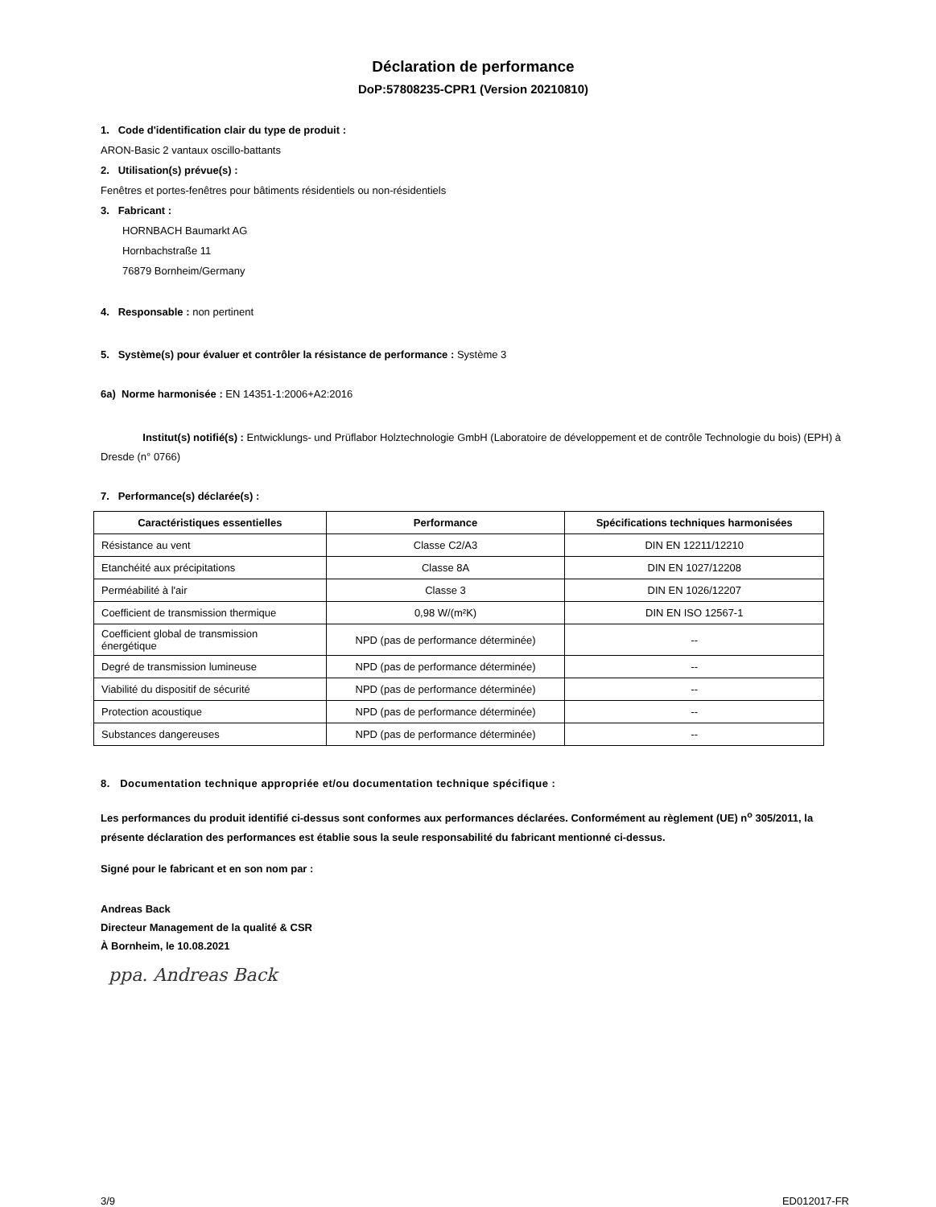Déclaration de performance
DoP:57808235-CPR1 (Version 20210810)
1. Code d'identification clair du type de produit :
ARON-Basic 2 vantaux oscillo-battants
2. Utilisation(s) prévue(s) :
Fenêtres et portes-fenêtres pour bâtiments résidentiels ou non-résidentiels
3. Fabricant :
HORNBACH Baumarkt AG
Hornbachstraße 11
76879 Bornheim/Germany
4. Responsable : non pertinent
5. Système(s) pour évaluer et contrôler la résistance de performance : Système 3
6a) Norme harmonisée : EN 14351-1:2006+A2:2016
Institut(s) notifié(s) : Entwicklungs- und Prüflabor Holztechnologie GmbH (Laboratoire de développement et de contrôle Technologie du bois) (EPH) à Dresde (n° 0766)
7. Performance(s) déclarée(s) :
| Caractéristiques essentielles | Performance | Spécifications techniques harmonisées |
| --- | --- | --- |
| Résistance au vent | Classe C2/A3 | DIN EN 12211/12210 |
| Etanchéité aux précipitations | Classe 8A | DIN EN 1027/12208 |
| Perméabilité à l'air | Classe 3 | DIN EN 1026/12207 |
| Coefficient de transmission thermique | 0,98 W/(m²K) | DIN EN ISO 12567-1 |
| Coefficient global de transmission énergétique | NPD (pas de performance déterminée) | -- |
| Degré de transmission lumineuse | NPD (pas de performance déterminée) | -- |
| Viabilité du dispositif de sécurité | NPD (pas de performance déterminée) | -- |
| Protection acoustique | NPD (pas de performance déterminée) | -- |
| Substances dangereuses | NPD (pas de performance déterminée) | -- |
8. Documentation technique appropriée et/ou documentation technique spécifique :
Les performances du produit identifié ci-dessus sont conformes aux performances déclarées. Conformément au règlement (UE) n<sup>o</sup> 305/2011, la présente déclaration des performances est établie sous la seule responsabilité du fabricant mentionné ci-dessus.
Signé pour le fabricant et en son nom par :
Andreas Back
Directeur Management de la qualité & CSR
À Bornheim, le 10.08.2021
ppa. Andreas Back
3/9 ED012017-FR